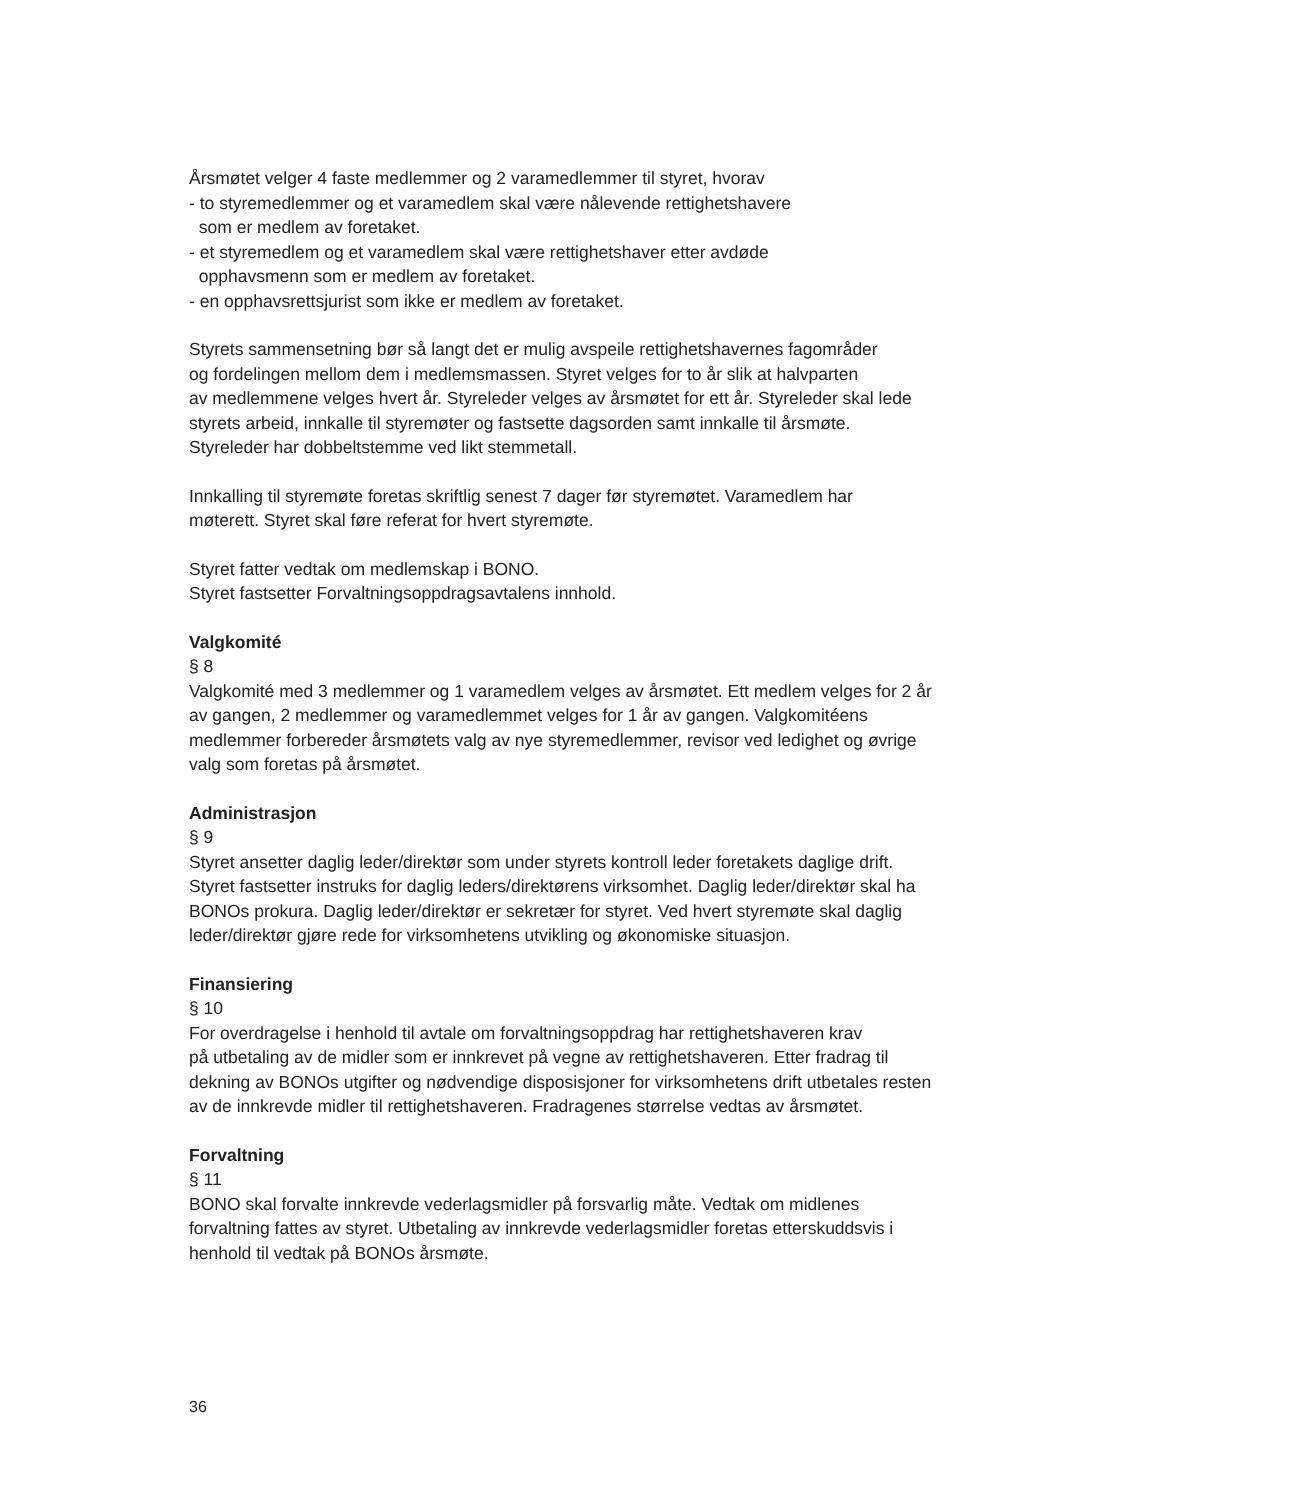Årsmøtet velger 4 faste medlemmer og 2 varamedlemmer til styret, hvorav
- to styremedlemmer og et varamedlem skal være nålevende rettighetshavere
som er medlem av foretaket.
- et styremedlem og et varamedlem skal være rettighetshaver etter avdøde
opphavsmenn som er medlem av foretaket.
- en opphavsrettsjurist som ikke er medlem av foretaket.
Styrets sammensetning bør så langt det er mulig avspeile rettighetshavernes fagområder
og fordelingen mellom dem i medlemsmassen. Styret velges for to år slik at halvparten
av medlemmene velges hvert år. Styreleder velges av årsmøtet for ett år. Styreleder skal lede
styrets arbeid, innkalle til styremøter og fastsette dagsorden samt innkalle til årsmøte.
Styreleder har dobbeltstemme ved likt stemmetall.
Innkalling til styremøte foretas skriftlig senest 7 dager før styremøtet. Varamedlem har
møterett. Styret skal føre referat for hvert styremøte.
Styret fatter vedtak om medlemskap i BONO.
Styret fastsetter Forvaltningsoppdragsavtalens innhold.
Valgkomité
§ 8
Valgkomité med 3 medlemmer og 1 varamedlem velges av årsmøtet. Ett medlem velges for 2 år
av gangen, 2 medlemmer og varamedlemmet velges for 1 år av gangen. Valgkomitéens
medlemmer forbereder årsmøtets valg av nye styremedlemmer, revisor ved ledighet og øvrige
valg som foretas på årsmøtet.
Administrasjon
§ 9
Styret ansetter daglig leder/direktør som under styrets kontroll leder foretakets daglige drift.
Styret fastsetter instruks for daglig leders/direktørens virksomhet. Daglig leder/direktør skal ha
BONOs prokura. Daglig leder/direktør er sekretær for styret. Ved hvert styremøte skal daglig
leder/direktør gjøre rede for virksomhetens utvikling og økonomiske situasjon.
Finansiering
§ 10
For overdragelse i henhold til avtale om forvaltningsoppdrag har rettighetshaveren krav
på utbetaling av de midler som er innkrevet på vegne av rettighetshaveren. Etter fradrag til
dekning av BONOs utgifter og nødvendige disposisjoner for virksomhetens drift utbetales resten
av de innkrevde midler til rettighetshaveren. Fradragenes størrelse vedtas av årsmøtet.
Forvaltning
§ 11
BONO skal forvalte innkrevde vederlagsmidler på forsvarlig måte. Vedtak om midlenes
forvaltning fattes av styret. Utbetaling av innkrevde vederlagsmidler foretas etterskuddsvis i
henhold til vedtak på BONOs årsmøte.
36